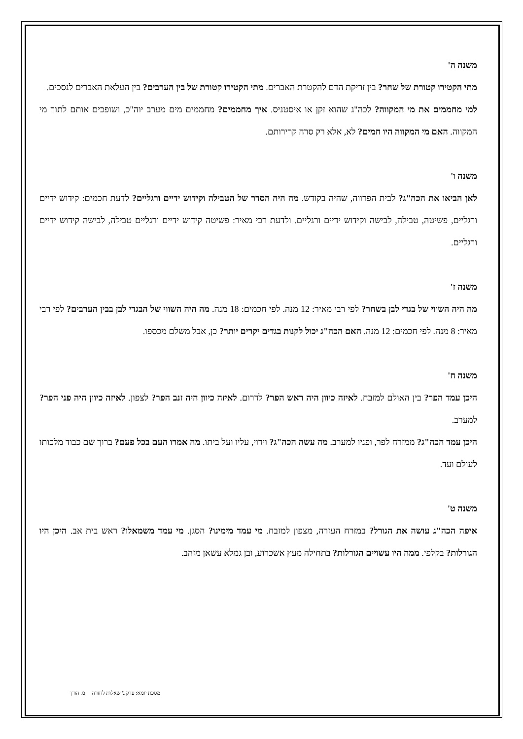משנה ה'
מתי הקטירו קטורת של שחר? בין זריקת הדם להקטרת האברים. מתי הקטירו קטורת של בין הערבים? בין העלאת האברים לנסכים.
למי מחממים את מי המקווה? לכה"ג שהוא זקן או איסטניס. איך מחממים? מחממים מים מערב יוה"כ, ושופכים אותם לתוך מי המקווה. האם מי המקווה היו חמים? לא, אלא רק סרה קרירותם.
משנה ו'
לאן הביאו את הכה"ג? לבית הפרווה, שהיה בקודש. מה היה הסדר של הטבילה וקידוש ידיים ורגליים? לדעת חכמים: קידוש ידיים ורגליים, פשיטה, טבילה, לבישה וקידוש ידיים ורגליים. ולדעת רבי מאיר: פשיטה קידוש ידיים ורגליים טבילה, לבישה קידוש ידיים ורגליים.
משנה ז'
מה היה השווי של בגדי לבן בשחר? לפי רבי מאיר: 12 מנה. לפי חכמים: 18 מנה. מה היה השווי של הבגדי לבן בבין הערבים? לפי רבי מאיר: 8 מנה. לפי חכמים: 12 מנה. האם הכה"ג יכול לקנות בגדים יקרים יותר? כן, אבל משלם מכספו.
משנה ח'
היכן עמד הפר? בין האולם למזבח. לאיזה כיוון היה ראש הפר? לדרום. לאיזה כיוון היה זנב הפר? לצפון. לאיזה כיוון היה פני הפר? למערב.
היכן עמד הכה"ג? ממזרח לפר, ופניו למערב. מה עשה הכה"ג? וידוי, עליו ועל ביתו. מה אמרו העם בכל פעם? ברוך שם כבוד מלכותו לעולם ועד.
משנה ט'
איפה הכה"ג עושה את הגורל? במזרח העזרה, מצפון למזבח. מי עמד מימינו? הסגן. מי עמד משמאלו? ראש בית אב. היכן היו הגורלות? בקלפי. ממה היו עשויים הגורלות? בתחילה מעץ אשכרוע, ובן גמלא עשאן מזהב.
מסכת יומא: פרק ג' שאלות לחזרה מ. הורן